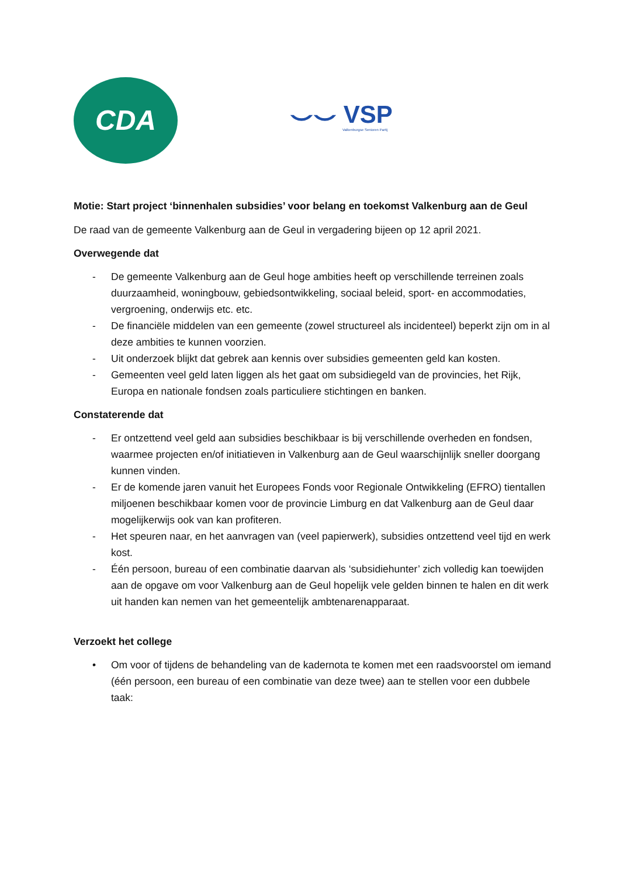CDA
⌣⌣ VSP
Valkenburgse Senioren Partij
Motie: Start project ‘binnenhalen subsidies’ voor belang en toekomst Valkenburg aan de Geul
De raad van de gemeente Valkenburg aan de Geul in vergadering bijeen op 12 april 2021.
Overwegende dat
- De gemeente Valkenburg aan de Geul hoge ambities heeft op verschillende terreinen zoals duurzaamheid, woningbouw, gebiedsontwikkeling, sociaal beleid, sport- en accommodaties, vergroening, onderwijs etc. etc.
- De financiële middelen van een gemeente (zowel structureel als incidenteel) beperkt zijn om in al deze ambities te kunnen voorzien.
- Uit onderzoek blijkt dat gebrek aan kennis over subsidies gemeenten geld kan kosten.
- Gemeenten veel geld laten liggen als het gaat om subsidiegeld van de provincies, het Rijk, Europa en nationale fondsen zoals particuliere stichtingen en banken.
Constaterende dat
- Er ontzettend veel geld aan subsidies beschikbaar is bij verschillende overheden en fondsen, waarmee projecten en/of initiatieven in Valkenburg aan de Geul waarschijnlijk sneller doorgang kunnen vinden.
- Er de komende jaren vanuit het Europees Fonds voor Regionale Ontwikkeling (EFRO) tientallen miljoenen beschikbaar komen voor de provincie Limburg en dat Valkenburg aan de Geul daar mogelijkerwijs ook van kan profiteren.
- Het speuren naar, en het aanvragen van (veel papierwerk), subsidies ontzettend veel tijd en werk kost.
- Één persoon, bureau of een combinatie daarvan als ‘subsidiehunter’ zich volledig kan toewijden aan de opgave om voor Valkenburg aan de Geul hopelijk vele gelden binnen te halen en dit werk uit handen kan nemen van het gemeentelijk ambtenarenapparaat.
Verzoekt het college
• Om voor of tijdens de behandeling van de kadernota te komen met een raadsvoorstel om iemand (één persoon, een bureau of een combinatie van deze twee) aan te stellen voor een dubbele taak: